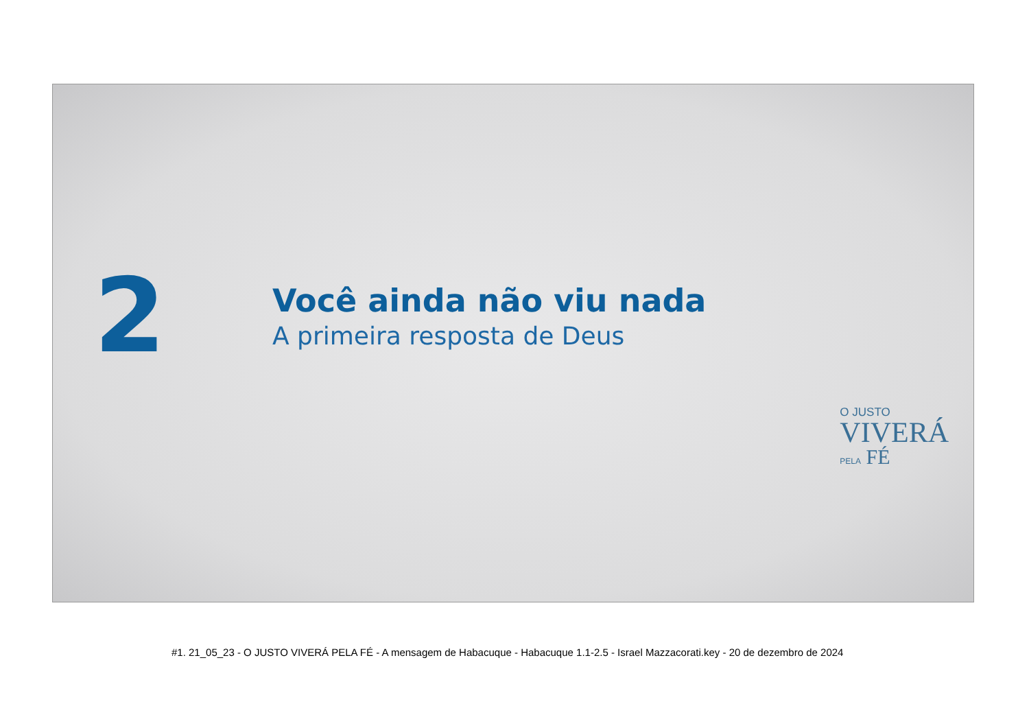2
Você ainda não viu nada
A primeira resposta de Deus
O JUSTO
VIVERÁ
PELA FÉ
#1. 21_05_23 - O JUSTO VIVERÁ PELA FÉ - A mensagem de Habacuque - Habacuque 1.1-2.5 - Israel Mazzacorati.key - 20 de dezembro de 2024